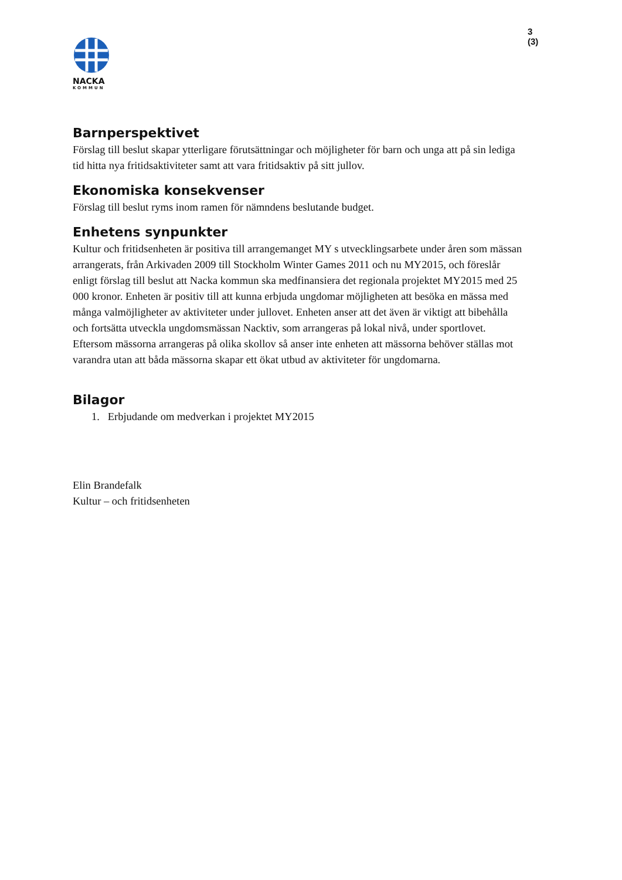3 (3)
NACKA
KOMMUN
Barnperspektivet
Förslag till beslut skapar ytterligare förutsättningar och möjligheter för barn och unga att på sin lediga tid hitta nya fritidsaktiviteter samt att vara fritidsaktiv på sitt jullov.
Ekonomiska konsekvenser
Förslag till beslut ryms inom ramen för nämndens beslutande budget.
Enhetens synpunkter
Kultur och fritidsenheten är positiva till arrangemanget MY s utvecklingsarbete under åren som mässan arrangerats, från Arkivaden 2009 till Stockholm Winter Games 2011 och nu MY2015, och föreslår enligt förslag till beslut att Nacka kommun ska medfinansiera det regionala projektet MY2015 med 25 000 kronor. Enheten är positiv till att kunna erbjuda ungdomar möjligheten att besöka en mässa med många valmöjligheter av aktiviteter under jullovet. Enheten anser att det även är viktigt att bibehålla och fortsätta utveckla ungdomsmässan Nacktiv, som arrangeras på lokal nivå, under sportlovet. Eftersom mässorna arrangeras på olika skollov så anser inte enheten att mässorna behöver ställas mot varandra utan att båda mässorna skapar ett ökat utbud av aktiviteter för ungdomarna.
Bilagor
1. Erbjudande om medverkan i projektet MY2015
Elin Brandefalk
Kultur – och fritidsenheten